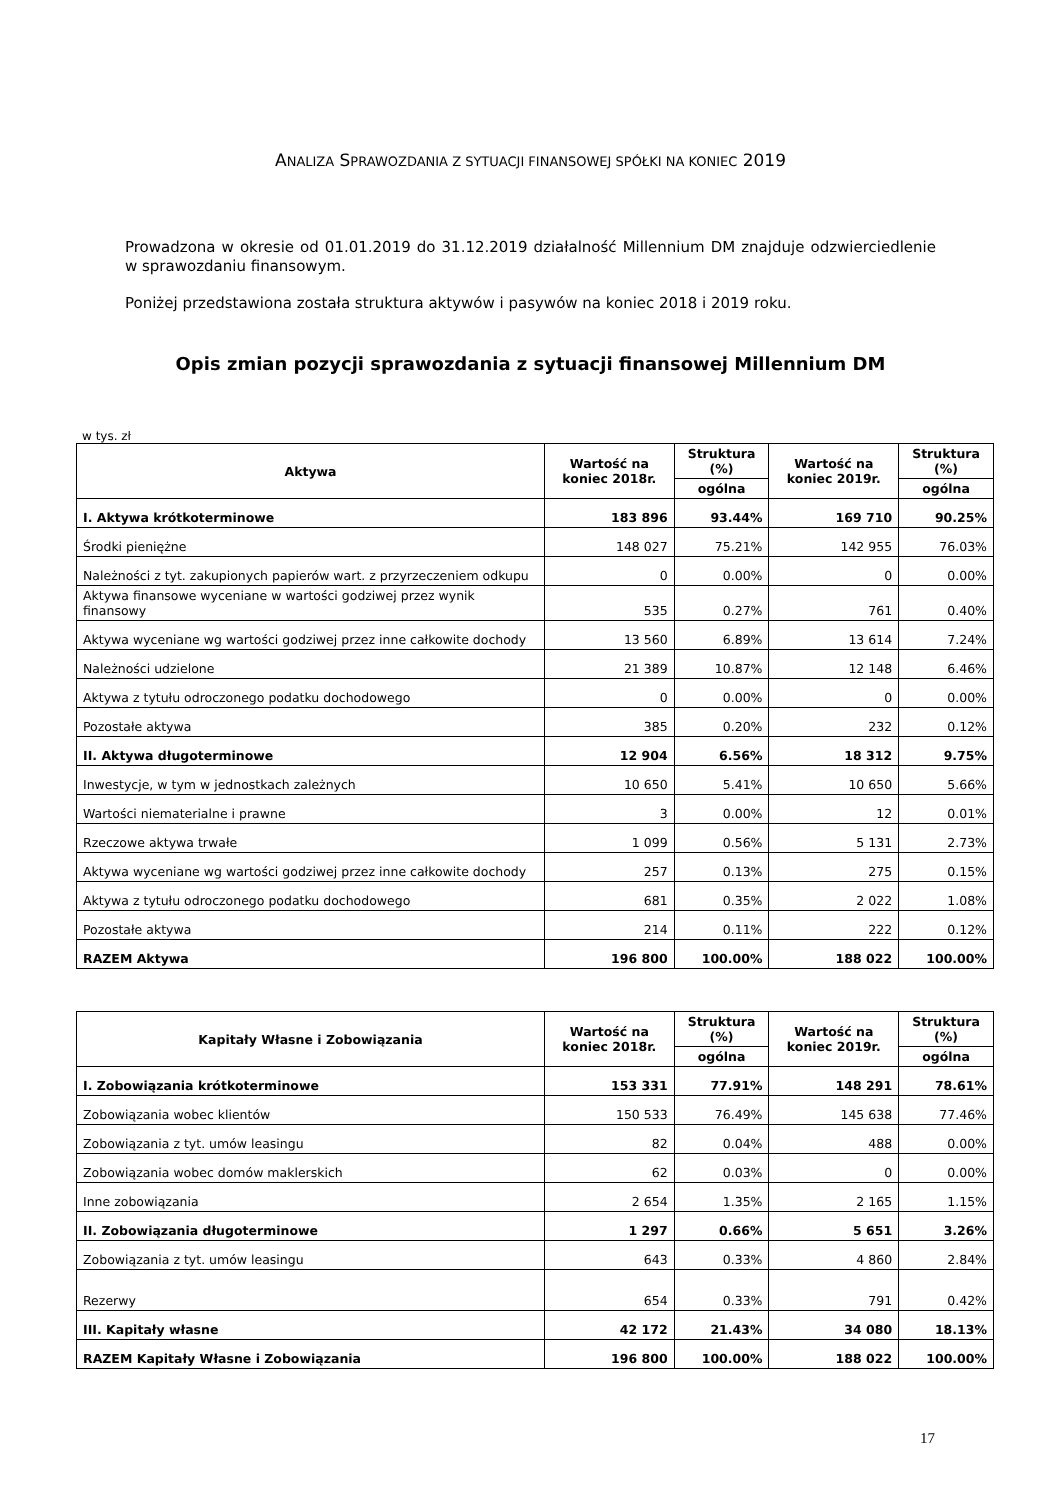ANALIZA SPRAWOZDANIA Z SYTUACJI FINANSOWEJ SPÓŁKI NA KONIEC 2019
Prowadzona w okresie od 01.01.2019 do 31.12.2019 działalność Millennium DM znajduje odzwierciedlenie w sprawozdaniu finansowym.
Poniżej przedstawiona została struktura aktywów i pasywów na koniec 2018 i 2019 roku.
Opis zmian pozycji sprawozdania z sytuacji finansowej Millennium DM
w tys. zł
| Aktywa | Wartość na koniec 2018r. | Struktura (%) | Wartość na koniec 2019r. | Struktura (%) |
| --- | --- | --- | --- | --- |
| | | ogólna | | ogólna |
| I. Aktywa krótkoterminowe | 183 896 | 93.44% | 169 710 | 90.25% |
| Środki pieniężne | 148 027 | 75.21% | 142 955 | 76.03% |
| Należności z tyt. zakupionych papierów wart. z przyrzeczeniem odkupu | 0 | 0.00% | 0 | 0.00% |
| Aktywa finansowe wyceniane w wartości godziwej przez wynik finansowy | 535 | 0.27% | 761 | 0.40% |
| Aktywa wyceniane wg wartości godziwej przez inne całkowite dochody | 13 560 | 6.89% | 13 614 | 7.24% |
| Należności udzielone | 21 389 | 10.87% | 12 148 | 6.46% |
| Aktywa z tytułu odroczonego podatku dochodowego | 0 | 0.00% | 0 | 0.00% |
| Pozostałe aktywa | 385 | 0.20% | 232 | 0.12% |
| II. Aktywa długoterminowe | 12 904 | 6.56% | 18 312 | 9.75% |
| Inwestycje, w tym w jednostkach zależnych | 10 650 | 5.41% | 10 650 | 5.66% |
| Wartości niematerialne i prawne | 3 | 0.00% | 12 | 0.01% |
| Rzeczowe aktywa trwałe | 1 099 | 0.56% | 5 131 | 2.73% |
| Aktywa wyceniane wg wartości godziwej przez inne całkowite dochody | 257 | 0.13% | 275 | 0.15% |
| Aktywa z tytułu odroczonego podatku dochodowego | 681 | 0.35% | 2 022 | 1.08% |
| Pozostałe aktywa | 214 | 0.11% | 222 | 0.12% |
| RAZEM Aktywa | 196 800 | 100.00% | 188 022 | 100.00% |
| Kapitały Własne i Zobowiązania | Wartość na koniec 2018r. | Struktura (%) | Wartość na koniec 2019r. | Struktura (%) |
| --- | --- | --- | --- | --- |
| | | ogólna | | ogólna |
| I. Zobowiązania krótkoterminowe | 153 331 | 77.91% | 148 291 | 78.61% |
| Zobowiązania wobec klientów | 150 533 | 76.49% | 145 638 | 77.46% |
| Zobowiązania z tyt. umów leasingu | 82 | 0.04% | 488 | 0.00% |
| Zobowiązania wobec domów maklerskich | 62 | 0.03% | 0 | 0.00% |
| Inne zobowiązania | 2 654 | 1.35% | 2 165 | 1.15% |
| II. Zobowiązania długoterminowe | 1 297 | 0.66% | 5 651 | 3.26% |
| Zobowiązania z tyt. umów leasingu | 643 | 0.33% | 4 860 | 2.84% |
| Rezerwy | 654 | 0.33% | 791 | 0.42% |
| III. Kapitały własne | 42 172 | 21.43% | 34 080 | 18.13% |
| RAZEM Kapitały Własne i Zobowiązania | 196 800 | 100.00% | 188 022 | 100.00% |
17